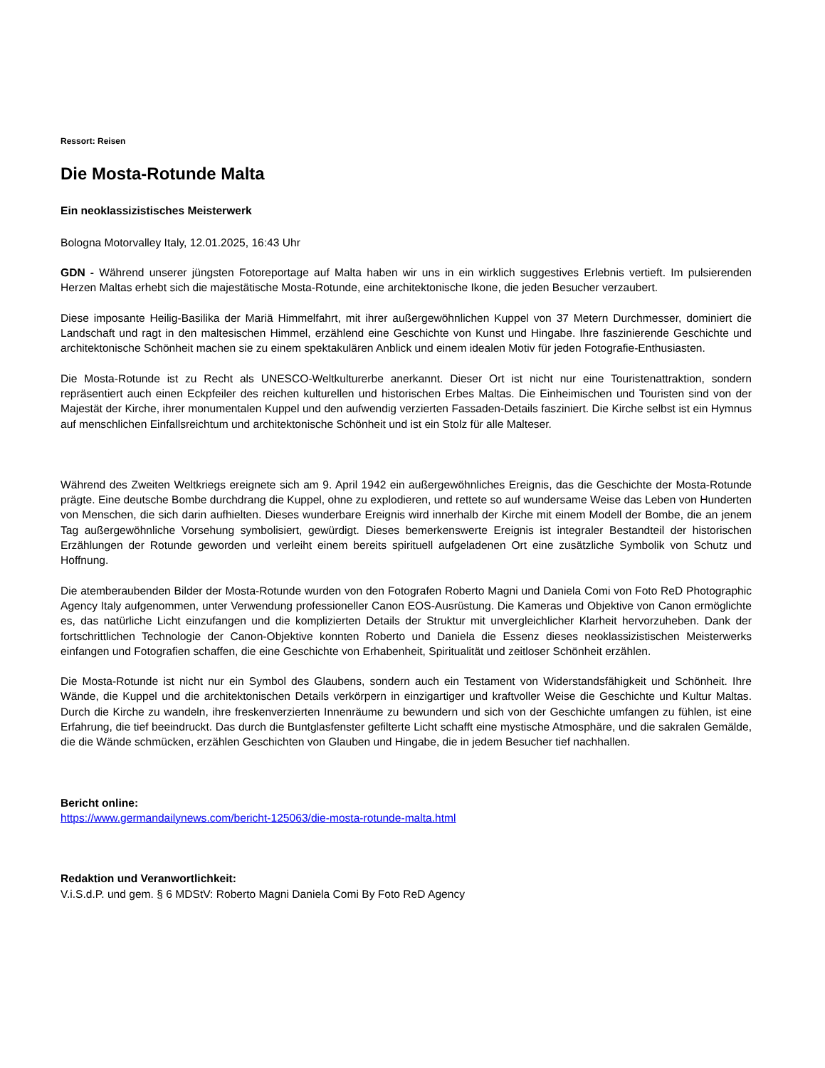Ressort: Reisen
Die Mosta-Rotunde Malta
Ein neoklassizistisches Meisterwerk
Bologna Motorvalley Italy, 12.01.2025, 16:43 Uhr
GDN - Während unserer jüngsten Fotoreportage auf Malta haben wir uns in ein wirklich suggestives Erlebnis vertieft. Im pulsierenden Herzen Maltas erhebt sich die majestätische Mosta-Rotunde, eine architektonische Ikone, die jeden Besucher verzaubert.
Diese imposante Heilig-Basilika der Mariä Himmelfahrt, mit ihrer außergewöhnlichen Kuppel von 37 Metern Durchmesser, dominiert die Landschaft und ragt in den maltesischen Himmel, erzählend eine Geschichte von Kunst und Hingabe. Ihre faszinierende Geschichte und architektonische Schönheit machen sie zu einem spektakulären Anblick und einem idealen Motiv für jeden Fotografie-Enthusiasten.
Die Mosta-Rotunde ist zu Recht als UNESCO-Weltkulturerbe anerkannt. Dieser Ort ist nicht nur eine Touristenattraktion, sondern repräsentiert auch einen Eckpfeiler des reichen kulturellen und historischen Erbes Maltas. Die Einheimischen und Touristen sind von der Majestät der Kirche, ihrer monumentalen Kuppel und den aufwendig verzierten Fassaden-Details fasziniert. Die Kirche selbst ist ein Hymnus auf menschlichen Einfallsreichtum und architektonische Schönheit und ist ein Stolz für alle Malteser.
Während des Zweiten Weltkriegs ereignete sich am 9. April 1942 ein außergewöhnliches Ereignis, das die Geschichte der Mosta-Rotunde prägte. Eine deutsche Bombe durchdrang die Kuppel, ohne zu explodieren, und rettete so auf wundersame Weise das Leben von Hunderten von Menschen, die sich darin aufhielten. Dieses wunderbare Ereignis wird innerhalb der Kirche mit einem Modell der Bombe, die an jenem Tag außergewöhnliche Vorsehung symbolisiert, gewürdigt. Dieses bemerkenswerte Ereignis ist integraler Bestandteil der historischen Erzählungen der Rotunde geworden und verleiht einem bereits spirituell aufgeladenen Ort eine zusätzliche Symbolik von Schutz und Hoffnung.
Die atemberaubenden Bilder der Mosta-Rotunde wurden von den Fotografen Roberto Magni und Daniela Comi von Foto ReD Photographic Agency Italy aufgenommen, unter Verwendung professioneller Canon EOS-Ausrüstung. Die Kameras und Objektive von Canon ermöglichte es, das natürliche Licht einzufangen und die komplizierten Details der Struktur mit unvergleichlicher Klarheit hervorzuheben. Dank der fortschrittlichen Technologie der Canon-Objektive konnten Roberto und Daniela die Essenz dieses neoklassizistischen Meisterwerks einfangen und Fotografien schaffen, die eine Geschichte von Erhabenheit, Spiritualität und zeitloser Schönheit erzählen.
Die Mosta-Rotunde ist nicht nur ein Symbol des Glaubens, sondern auch ein Testament von Widerstandsfähigkeit und Schönheit. Ihre Wände, die Kuppel und die architektonischen Details verkörpern in einzigartiger und kraftvoller Weise die Geschichte und Kultur Maltas. Durch die Kirche zu wandeln, ihre freskenverzierten Innenräume zu bewundern und sich von der Geschichte umfangen zu fühlen, ist eine Erfahrung, die tief beeindruckt. Das durch die Buntglasfenster gefilterte Licht schafft eine mystische Atmosphäre, und die sakralen Gemälde, die die Wände schmücken, erzählen Geschichten von Glauben und Hingabe, die in jedem Besucher tief nachhallen.
Bericht online:
https://www.germandailynews.com/bericht-125063/die-mosta-rotunde-malta.html
Redaktion und Veranwortlichkeit:
V.i.S.d.P. und gem. § 6 MDStV: Roberto Magni Daniela Comi By Foto ReD Agency